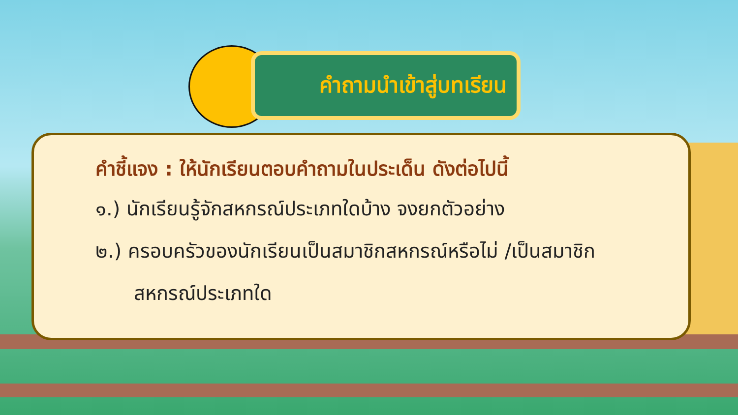คำถามนำเข้าสู่บทเรียน
คำชี้แจง : ให้นักเรียนตอบคำถามในประเด็น ดังต่อไปนี้
๑.) นักเรียนรู้จักสหกรณ์ประเภทใดบ้าง จงยกตัวอย่าง
๒.) ครอบครัวของนักเรียนเป็นสมาชิกสหกรณ์หรือไม่ /เป็นสมาชิก
สหกรณ์ประเภทใด